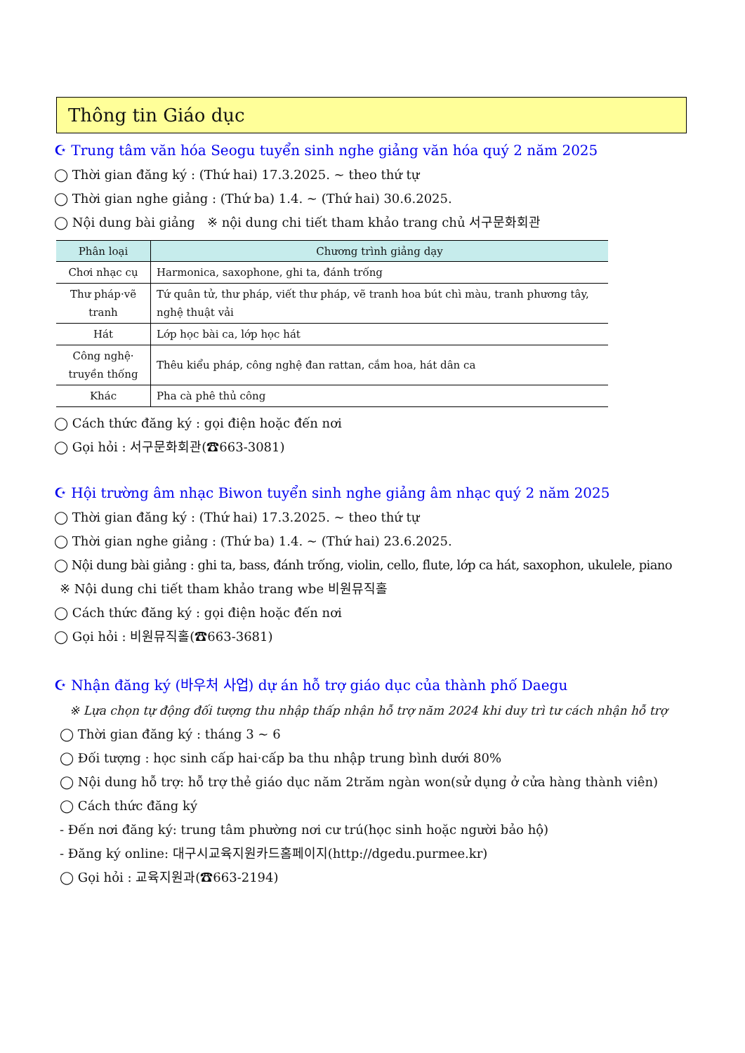Thông tin Giáo dục
☪ Trung tâm văn hóa Seogu tuyển sinh nghe giảng văn hóa quý 2 năm 2025
◯ Thời gian đăng ký : (Thứ hai) 17.3.2025. ~ theo thứ tự
◯ Thời gian nghe giảng : (Thứ ba) 1.4. ~ (Thứ hai) 30.6.2025.
◯ Nội dung bài giảng ※ nội dung chi tiết tham khảo trang chủ 서구문화회관
| Phân loại | Chương trình giảng dạy |
| --- | --- |
| Chơi nhạc cụ | Harmonica, saxophone, ghi ta, đánh trống |
| Thư pháp·vẽ tranh | Tứ quân tử, thư pháp, viết thư pháp, vẽ tranh hoa bút chì màu, tranh phương tây, nghệ thuật vải |
| Hát | Lớp học bài ca, lớp học hát |
| Công nghệ· truyền thống | Thêu kiểu pháp, công nghệ đan rattan, cắm hoa, hát dân ca |
| Khác | Pha cà phê thủ công |
◯ Cách thức đăng ký : gọi điện hoặc đến nơi
◯ Gọi hỏi : 서구문화회관(☎663-3081)
☪ Hội trường âm nhạc Biwon tuyển sinh nghe giảng âm nhạc quý 2 năm 2025
◯ Thời gian đăng ký : (Thứ hai) 17.3.2025. ~ theo thứ tự
◯ Thời gian nghe giảng : (Thứ ba) 1.4. ~ (Thứ hai) 23.6.2025.
◯ Nội dung bài giảng : ghi ta, bass, đánh trống, violin, cello, flute, lớp ca hát, saxophon, ukulele, piano
※ Nội dung chi tiết tham khảo trang wbe 비원뮤직홀
◯ Cách thức đăng ký : gọi điện hoặc đến nơi
◯ Gọi hỏi : 비원뮤직홀(☎663-3681)
☪ Nhận đăng ký (바우처 사업) dự án hỗ trợ giáo dục của thành phố Daegu
※ Lựa chọn tự động đối tượng thu nhập thấp nhận hỗ trợ năm 2024 khi duy trì tư cách nhận hỗ trợ
◯ Thời gian đăng ký : tháng 3 ~ 6
◯ Đối tượng : học sinh cấp hai·cấp ba thu nhập trung bình dưới 80%
◯ Nội dung hỗ trợ: hỗ trợ thẻ giáo dục năm 2trăm ngàn won(sử dụng ở cửa hàng thành viên)
◯ Cách thức đăng ký
- Đến nơi đăng ký: trung tâm phường nơi cư trú(học sinh hoặc người bảo hộ)
- Đăng ký online: 대구시교육지원카드홈페이지(http://dgedu.purmee.kr)
◯ Gọi hỏi : 교육지원과(☎663-2194)